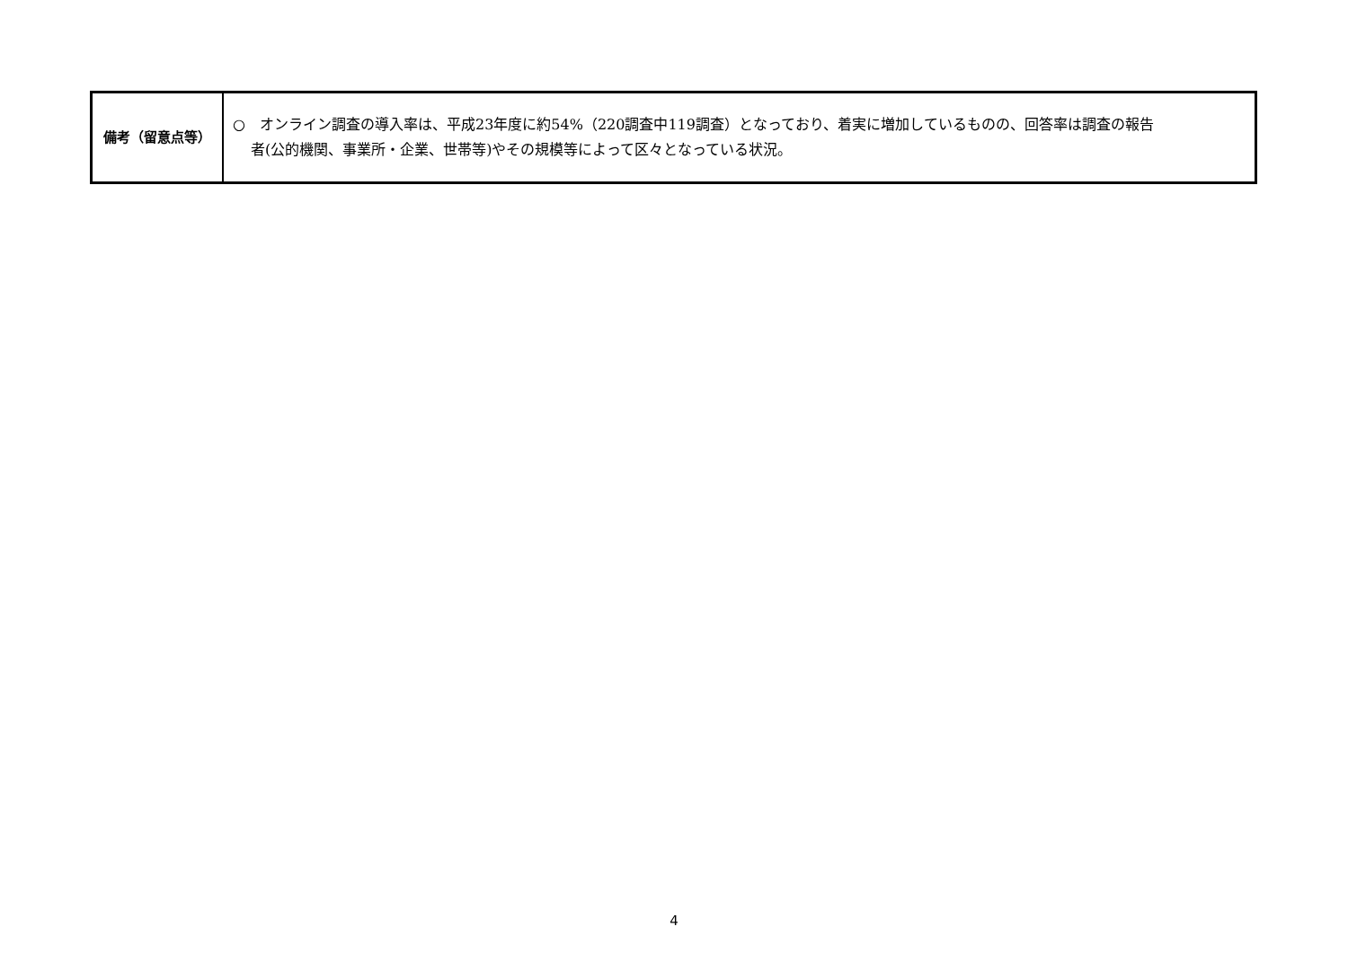| 備考（留意点等） | ○ オンライン調査の導入率は、平成23年度に約54%（220調査中119調査）となっており、着実に増加しているものの、回答率は調査の報告 者(公的機関、事業所・企業、世帯等)やその規模等によって区々となっている状況。 |
4